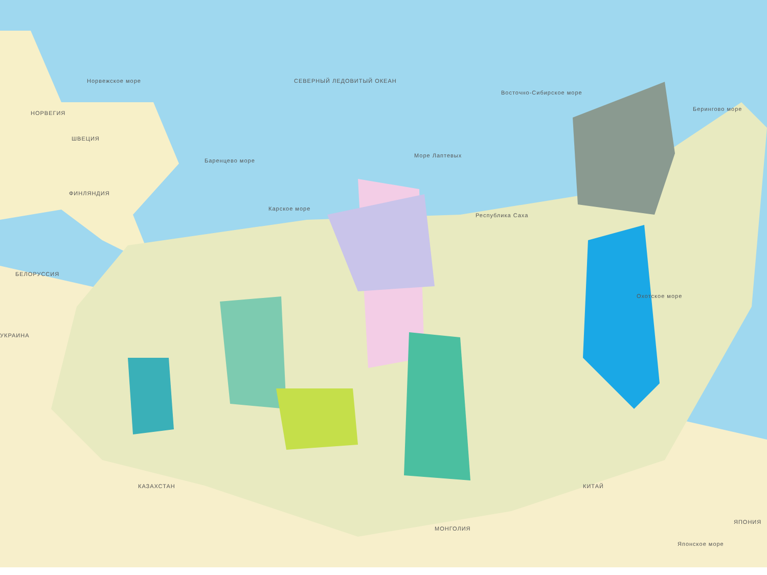СЕВЕРНЫЙ ЛЕДОВИТЫЙ ОКЕАН
Норвежское море
Баренцево море
Карское море
Море Лаптевых
Восточно-Сибирское море
Берингово море
Охотское море
НОРВЕГИЯ
ШВЕЦИЯ
ФИНЛЯНДИЯ
БЕЛОРУССИЯ
УКРАИНА
КАЗАХСТАН
МОНГОЛИЯ
КИТАЙ
ЯПОНИЯ
Японское море
Республика Саха